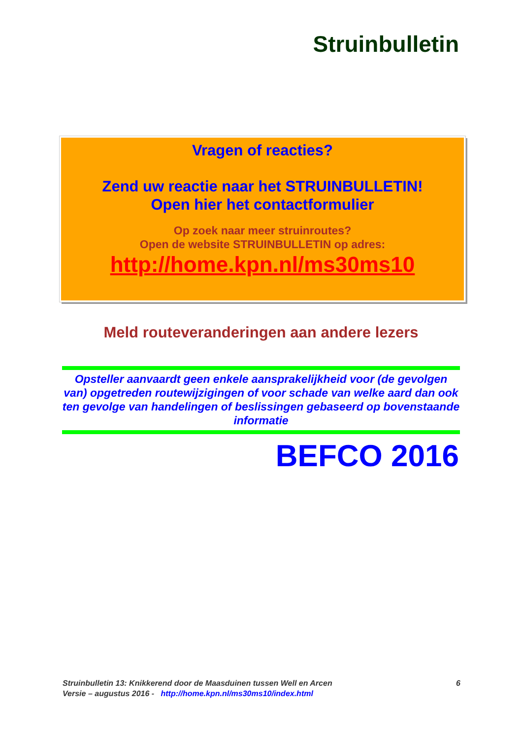Struinbulletin
Vragen of reacties?
Zend uw reactie naar het STRUINBULLETIN!
Open hier het contactformulier
Op zoek naar meer struinroutes?
Open de website STRUINBULLETIN op adres:
http://home.kpn.nl/ms30ms10
Meld routeveranderingen aan andere lezers
Opsteller aanvaardt geen enkele aansprakelijkheid voor (de gevolgen van) opgetreden routewijzigingen of voor schade van welke aard dan ook ten gevolge van handelingen of beslissingen gebaseerd op bovenstaande informatie
BEFCO 2016
6 Struinbulletin 13: Knikkerend door de Maasduinen tussen Well en Arcen
Versie – augustus 2016 - http://home.kpn.nl/ms30ms10/index.html